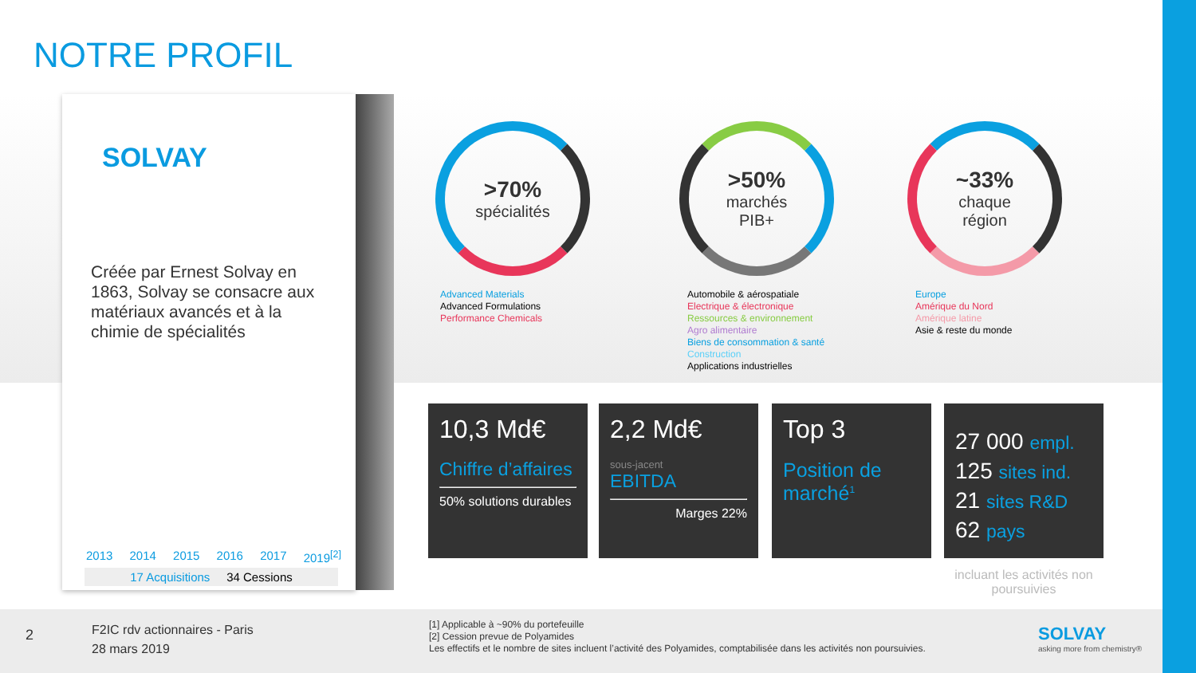NOTRE PROFIL
SOLVAY
Créée par Ernest Solvay en 1863, Solvay se consacre aux matériaux avancés et à la chimie de spécialités
2013 2014 2015 2016 2017 2019<sup>[2]</sup>
17 Acquisitions 34 Cessions
>70%
spécialités
Advanced Materials
Advanced Formulations
Performance Chemicals
>50%
marchés
PIB+
Automobile & aérospatiale
Electrique & électronique
Ressources & environnement
Agro alimentaire
Biens de consommation & santé
Construction
Applications industrielles
~33%
chaque
région
Europe
Amérique du Nord
Amérique latine
Asie & reste du monde
10,3 Md€
Chiffre d’affaires
50% solutions durables
2,2 Md€
sous-jacent
EBITDA
Marges 22%
Top 3
Position de marché<sup>1</sup>
27 000 empl.
125 sites ind.
21 sites R&D
62 pays
incluant les activités non poursuivies
2
F2IC rdv actionnaires - Paris
28 mars 2019
[1] Applicable à ~90% du portefeuille
[2] Cession prevue de Polyamides
Les effectifs et le nombre de sites incluent l’activité des Polyamides, comptabilisée dans les activités non poursuivies.
SOLVAY
asking more from chemistry®